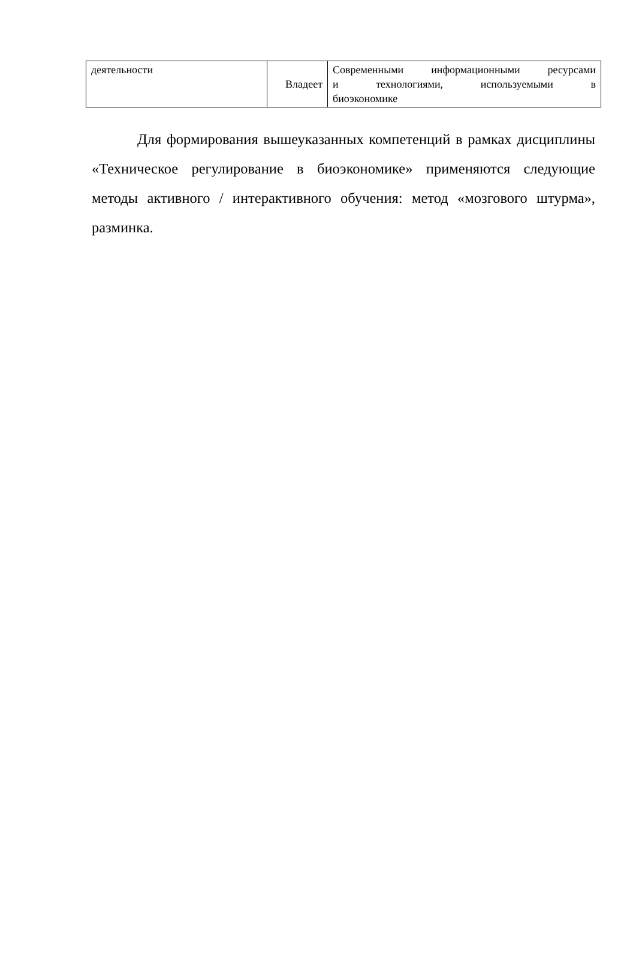| деятельности | Владеет | Современными информационными ресурсами и технологиями, используемыми в биоэкономике |
Для формирования вышеуказанных компетенций в рамках дисциплины «Техническое регулирование в биоэкономике» применяются следующие методы активного / интерактивного обучения: метод «мозгового штурма», разминка.